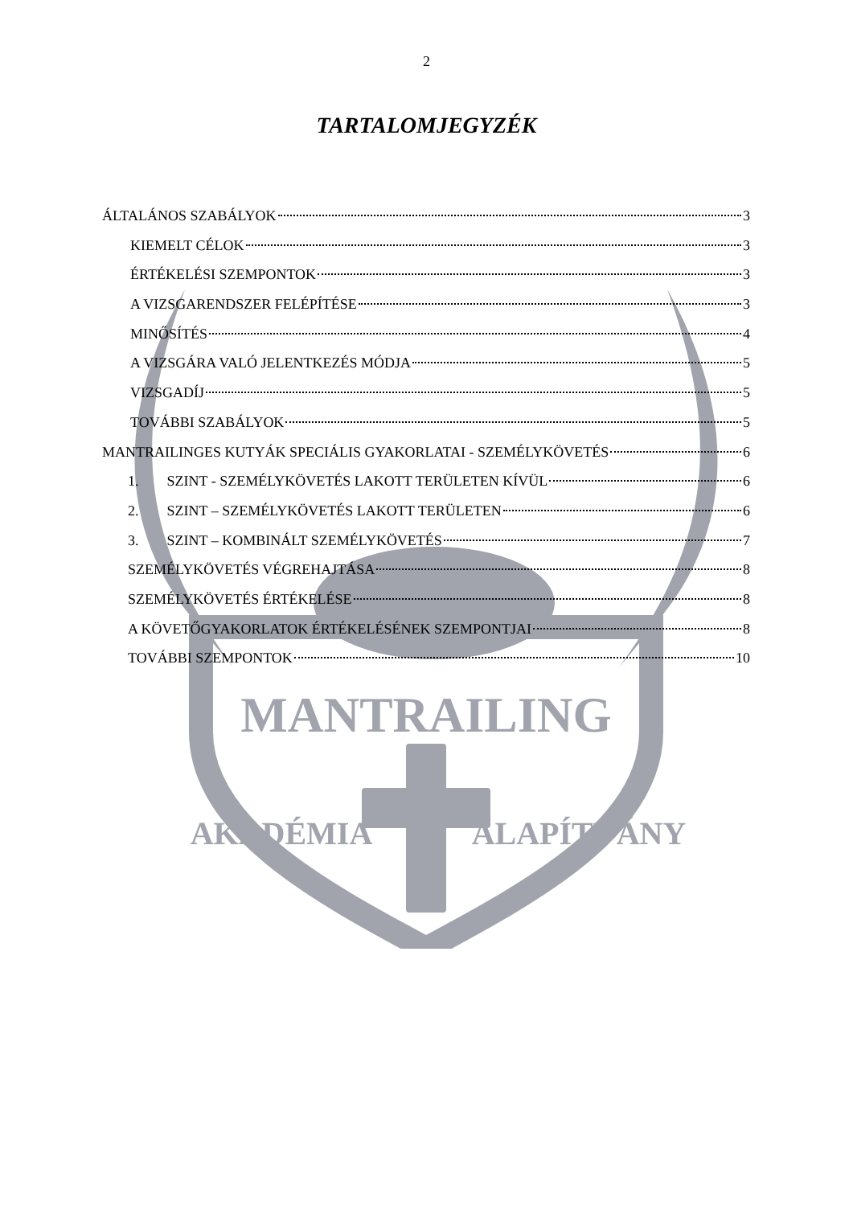MANTRAILING
AKADÉMIA
ALAPÍTVÁNY
2
TARTALOMJEGYZÉK
ÁLTALÁNOS SZABÁLYOK 3
KIEMELT CÉLOK 3
ÉRTÉKELÉSI SZEMPONTOK 3
A VIZSGARENDSZER FELÉPÍTÉSE 3
MINŐSÍTÉS 4
A VIZSGÁRA VALÓ JELENTKEZÉS MÓDJA 5
VIZSGADÍJ 5
TOVÁBBI SZABÁLYOK 5
MANTRAILINGES KUTYÁK SPECIÁLIS GYAKORLATAI - SZEMÉLYKÖVETÉS 6
1. SZINT - SZEMÉLYKÖVETÉS LAKOTT TERÜLETEN KÍVÜL 6
2. SZINT – SZEMÉLYKÖVETÉS LAKOTT TERÜLETEN 6
3. SZINT – KOMBINÁLT SZEMÉLYKÖVETÉS 7
SZEMÉLYKÖVETÉS VÉGREHAJTÁSA 8
SZEMÉLYKÖVETÉS ÉRTÉKELÉSE 8
A KÖVETŐGYAKORLATOK ÉRTÉKELÉSÉNEK SZEMPONTJAI 8
TOVÁBBI SZEMPONTOK 10